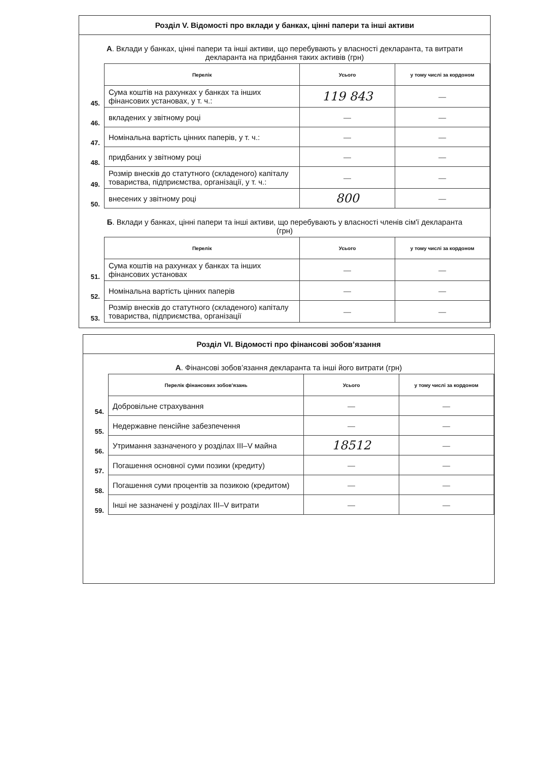Розділ V. Відомості про вклади у банках, цінні папери та інші активи
А. Вклади у банках, цінні папери та інші активи, що перебувають у власності декларанта, та витрати декларанта на придбання таких активів (грн)
| | Перелік | Усього | у тому числі за кордоном |
| 45. | Сума коштів на рахунках у банках та інших фінансових установах, у т. ч.: | 119 843 | — |
| 46. | вкладених у звітному році | — | — |
| 47. | Номінальна вартість цінних паперів, у т. ч.: | — | — |
| 48. | придбаних у звітному році | — | — |
| 49. | Розмір внесків до статутного (складеного) капіталу товариства, підприємства, організації, у т. ч.: | — | — |
| 50. | внесених у звітному році | 800 | — |
Б. Вклади у банках, цінні папери та інші активи, що перебувають у власності членів сім'ї декларанта (грн)
| | Перелік | Усього | у тому числі за кордоном |
| 51. | Сума коштів на рахунках у банках та інших фінансових установах | — | — |
| 52. | Номінальна вартість цінних паперів | — | — |
| 53. | Розмір внесків до статутного (складеного) капіталу товариства, підприємства, організації | — | — |
Розділ VI. Відомості про фінансові зобов’язання
А. Фінансові зобов’язання декларанта та інші його витрати (грн)
| | Перелік фінансових зобов’язань | Усього | у тому числі за кордоном |
| 54. | Добровільне страхування | — | — |
| 55. | Недержавне пенсійне забезпечення | — | — |
| 56. | Утримання зазначеного у розділах III–V майна | 18512 | — |
| 57. | Погашення основної суми позики (кредиту) | — | — |
| 58. | Погашення суми процентів за позикою (кредитом) | — | — |
| 59. | Інші не зазначені у розділах III–V витрати | — | — |